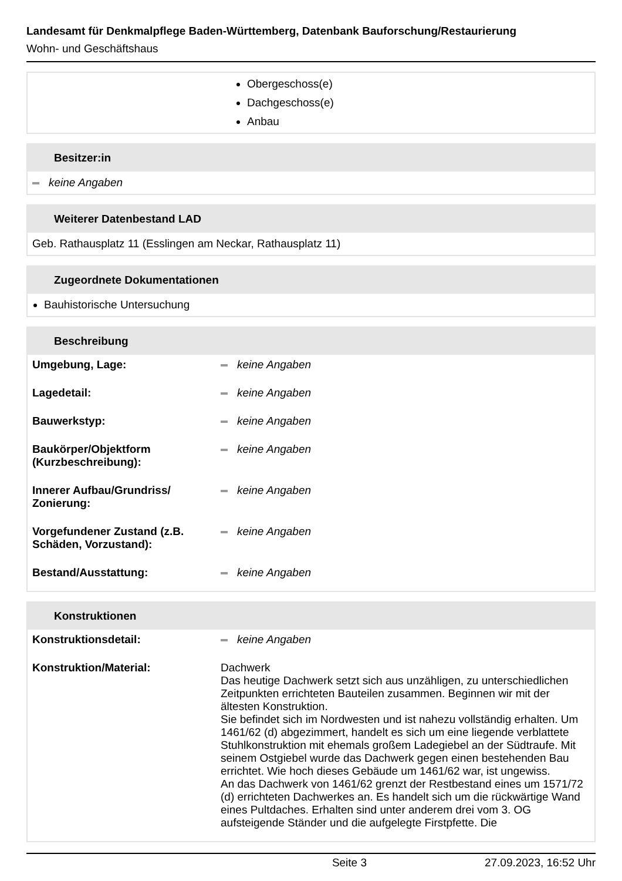Landesamt für Denkmalpflege Baden-Württemberg, Datenbank Bauforschung/Restaurierung
Wohn- und Geschäftshaus
Obergeschoss(e)
Dachgeschoss(e)
Anbau
Besitzer:in
keine Angaben
Weiterer Datenbestand LAD
Geb. Rathausplatz 11 (Esslingen am Neckar, Rathausplatz 11)
Zugeordnete Dokumentationen
Bauhistorische Untersuchung
Beschreibung
| Umgebung, Lage: | keine Angaben |
| Lagedetail: | keine Angaben |
| Bauwerkstyp: | keine Angaben |
| Baukörper/Objektform (Kurzbeschreibung): | keine Angaben |
| Innerer Aufbau/Grundriss/ Zonierung: | keine Angaben |
| Vorgefundener Zustand (z.B. Schäden, Vorzustand): | keine Angaben |
| Bestand/Ausstattung: | keine Angaben |
Konstruktionen
| Konstruktionsdetail: | keine Angaben |
| Konstruktion/Material: | Dachwerk Das heutige Dachwerk setzt sich aus unzähligen, zu unterschiedlichen Zeitpunkten errichteten Bauteilen zusammen. Beginnen wir mit der ältesten Konstruktion. Sie befindet sich im Nordwesten und ist nahezu vollständig erhalten. Um 1461/62 (d) abgezimmert, handelt es sich um eine liegende verblattete Stuhlkonstruktion mit ehemals großem Ladegiebel an der Südtraufe. Mit seinem Ostgiebel wurde das Dachwerk gegen einen bestehenden Bau errichtet. Wie hoch dieses Gebäude um 1461/62 war, ist ungewiss. An das Dachwerk von 1461/62 grenzt der Restbestand eines um 1571/72 (d) errichteten Dachwerkes an. Es handelt sich um die rückwärtige Wand eines Pultdaches. Erhalten sind unter anderem drei vom 3. OG aufsteigende Ständer und die aufgelegte Firstpfette. Die |
Seite 3 27.09.2023, 16:52 Uhr